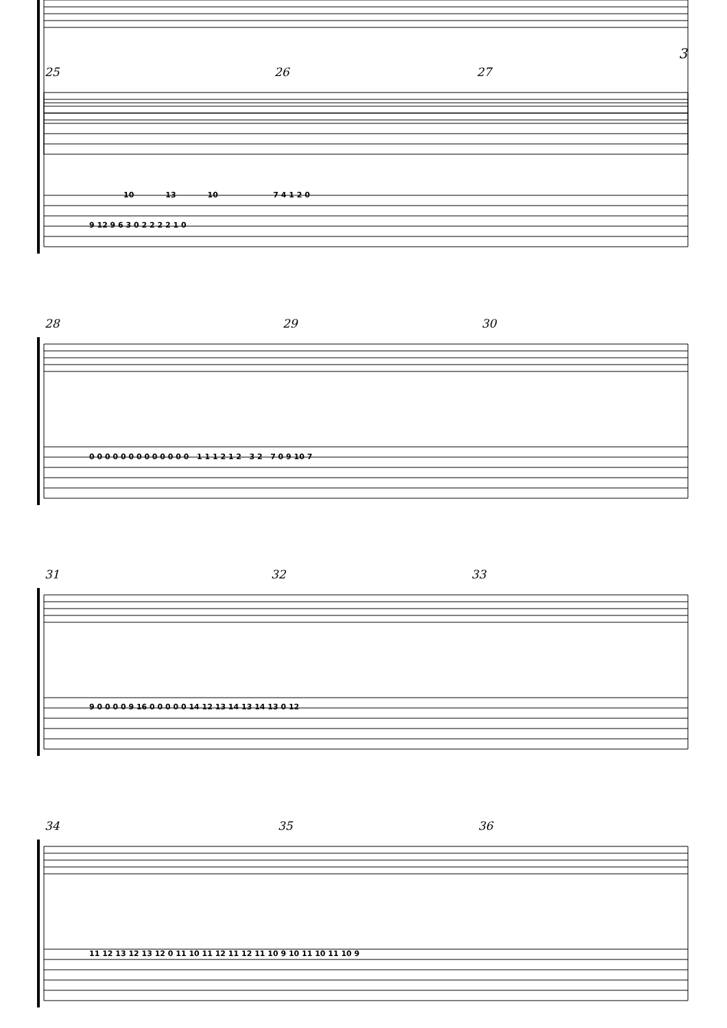3
25 26 27
10 13 10 7 4 1 2 0
9 12 9 6 3 0 2 2 2 2 1 0
28 29 30
0 0 0 0 0 0 0 0 0 0 0 0 0 1 1 1 2 1 2 3 2 7 0 9 10 7
31 32 33
9 0 0 0 0 9 16 0 0 0 0 0 14 12 13 14 13 14 13 0 12
34 35 36
11 12 13 12 13 12 0 11 10 11 12 11 12 11 10 9 10 11 10 11 10 9